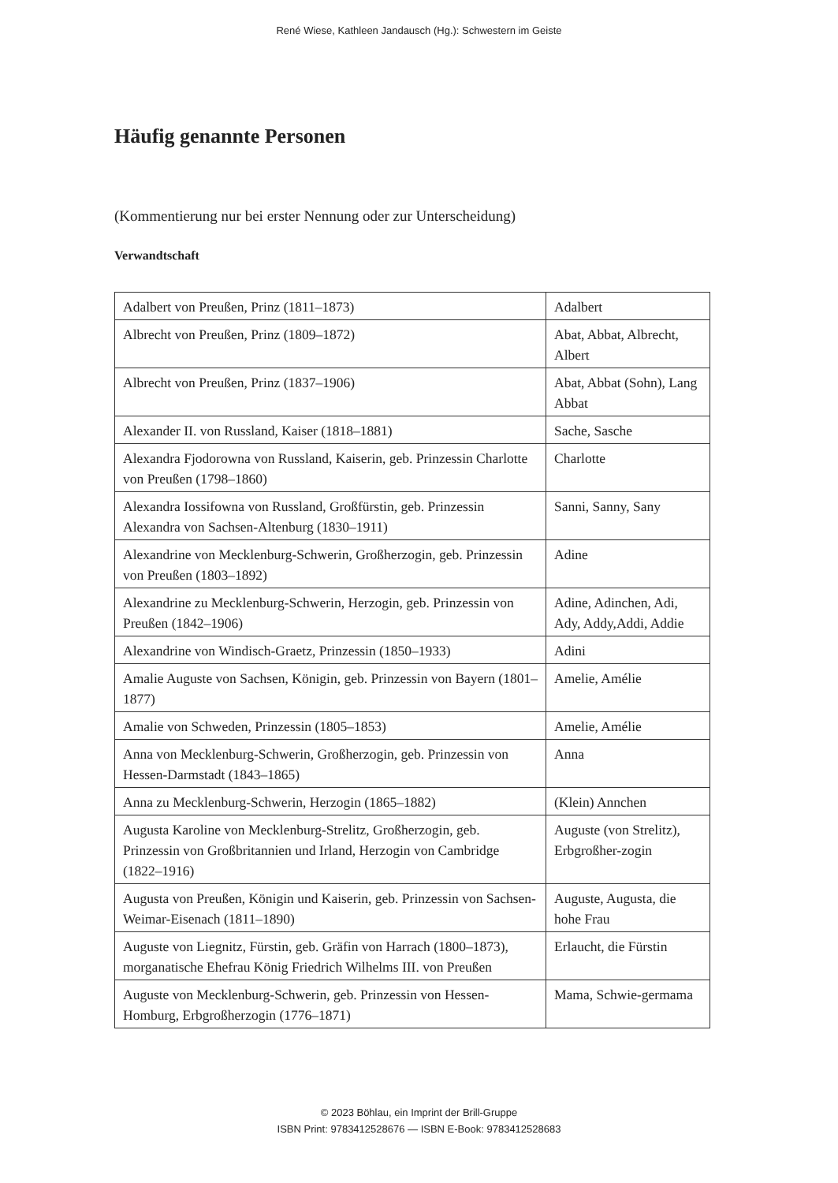René Wiese, Kathleen Jandausch (Hg.): Schwestern im Geiste
Häufig genannte Personen
(Kommentierung nur bei erster Nennung oder zur Unterscheidung)
Verwandtschaft
| Adalbert von Preußen, Prinz (1811–1873) | Adalbert |
| Albrecht von Preußen, Prinz (1809–1872) | Abat, Abbat, Albrecht, Albert |
| Albrecht von Preußen, Prinz (1837–1906) | Abat, Abbat (Sohn), Lang Abbat |
| Alexander II. von Russland, Kaiser (1818–1881) | Sache, Sasche |
| Alexandra Fjodorowna von Russland, Kaiserin, geb. Prinzessin Charlotte von Preußen (1798–1860) | Charlotte |
| Alexandra Iossifowna von Russland, Großfürstin, geb. Prinzessin Alexandra von Sachsen-Altenburg (1830–1911) | Sanni, Sanny, Sany |
| Alexandrine von Mecklenburg-Schwerin, Großherzogin, geb. Prinzessin von Preußen (1803–1892) | Adine |
| Alexandrine zu Mecklenburg-Schwerin, Herzogin, geb. Prinzessin von Preußen (1842–1906) | Adine, Adinchen, Adi, Ady, Addy,Addi, Addie |
| Alexandrine von Windisch-Graetz, Prinzessin (1850–1933) | Adini |
| Amalie Auguste von Sachsen, Königin, geb. Prinzessin von Bayern (1801–1877) | Amelie, Amélie |
| Amalie von Schweden, Prinzessin (1805–1853) | Amelie, Amélie |
| Anna von Mecklenburg-Schwerin, Großherzogin, geb. Prinzessin von Hessen-Darmstadt (1843–1865) | Anna |
| Anna zu Mecklenburg-Schwerin, Herzogin (1865–1882) | (Klein) Annchen |
| Augusta Karoline von Mecklenburg-Strelitz, Großherzogin, geb. Prinzessin von Großbritannien und Irland, Herzogin von Cambridge (1822–1916) | Auguste (von Strelitz), Erbgroßher-zogin |
| Augusta von Preußen, Königin und Kaiserin, geb. Prinzessin von Sachsen-Weimar-Eisenach (1811–1890) | Auguste, Augusta, die hohe Frau |
| Auguste von Liegnitz, Fürstin, geb. Gräfin von Harrach (1800–1873), morganatische Ehefrau König Friedrich Wilhelms III. von Preußen | Erlaucht, die Fürstin |
| Auguste von Mecklenburg-Schwerin, geb. Prinzessin von Hessen-Homburg, Erbgroßherzogin (1776–1871) | Mama, Schwie-germama |
© 2023 Böhlau, ein Imprint der Brill-Gruppe
ISBN Print: 9783412528676 — ISBN E-Book: 9783412528683